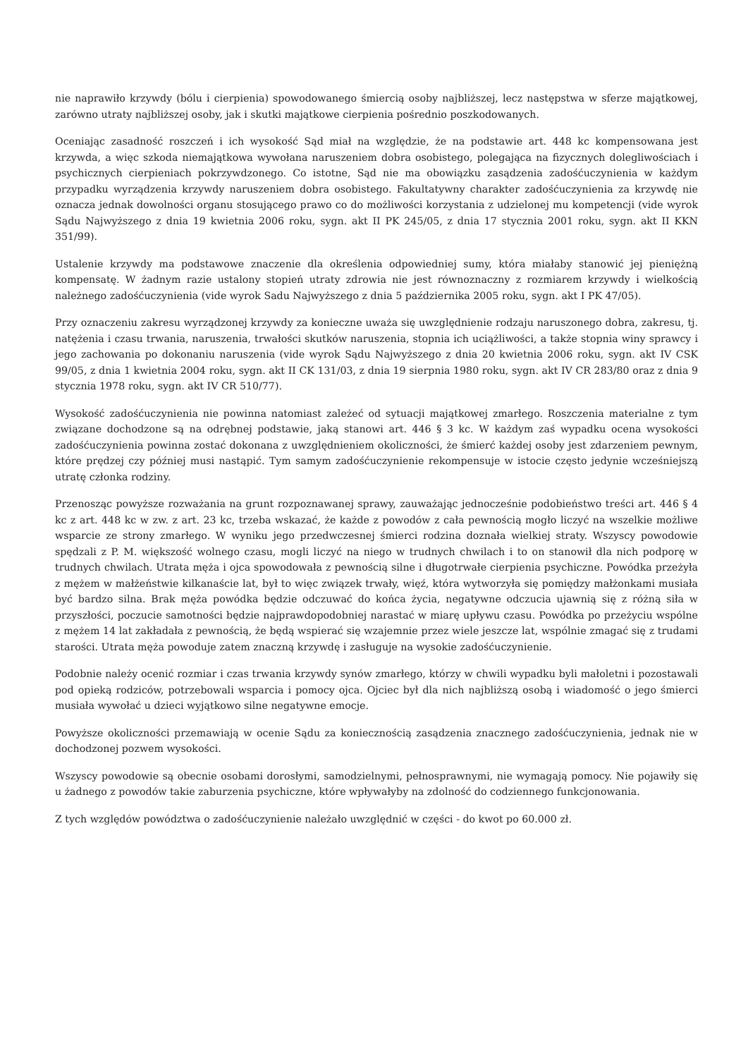nie naprawiło krzywdy (bólu i cierpienia) spowodowanego śmiercią osoby najbliższej, lecz następstwa w sferze majątkowej, zarówno utraty najbliższej osoby, jak i skutki majątkowe cierpienia pośrednio poszkodowanych.
Oceniając zasadność roszczeń i ich wysokość Sąd miał na względzie, że na podstawie art. 448 kc kompensowana jest krzywda, a więc szkoda niemajątkowa wywołana naruszeniem dobra osobistego, polegająca na fizycznych dolegliwościach i psychicznych cierpieniach pokrzywdzonego. Co istotne, Sąd nie ma obowiązku zasądzenia zadośćuczynienia w każdym przypadku wyrządzenia krzywdy naruszeniem dobra osobistego. Fakultatywny charakter zadośćuczynienia za krzywdę nie oznacza jednak dowolności organu stosującego prawo co do możliwości korzystania z udzielonej mu kompetencji (vide wyrok Sądu Najwyższego z dnia 19 kwietnia 2006 roku, sygn. akt II PK 245/05, z dnia 17 stycznia 2001 roku, sygn. akt II KKN 351/99).
Ustalenie krzywdy ma podstawowe znaczenie dla określenia odpowiedniej sumy, która miałaby stanowić jej pieniężną kompensatę. W żadnym razie ustalony stopień utraty zdrowia nie jest równoznaczny z rozmiarem krzywdy i wielkością należnego zadośćuczynienia (vide wyrok Sadu Najwyższego z dnia 5 października 2005 roku, sygn. akt I PK 47/05).
Przy oznaczeniu zakresu wyrządzonej krzywdy za konieczne uważa się uwzględnienie rodzaju naruszonego dobra, zakresu, tj. natężenia i czasu trwania, naruszenia, trwałości skutków naruszenia, stopnia ich uciążliwości, a także stopnia winy sprawcy i jego zachowania po dokonaniu naruszenia (vide wyrok Sądu Najwyższego z dnia 20 kwietnia 2006 roku, sygn. akt IV CSK 99/05, z dnia 1 kwietnia 2004 roku, sygn. akt II CK 131/03, z dnia 19 sierpnia 1980 roku, sygn. akt IV CR 283/80 oraz z dnia 9 stycznia 1978 roku, sygn. akt IV CR 510/77).
Wysokość zadośćuczynienia nie powinna natomiast zależeć od sytuacji majątkowej zmarłego. Roszczenia materialne z tym związane dochodzone są na odrębnej podstawie, jaką stanowi art. 446 § 3 kc. W każdym zaś wypadku ocena wysokości zadośćuczynienia powinna zostać dokonana z uwzględnieniem okoliczności, że śmierć każdej osoby jest zdarzeniem pewnym, które prędzej czy później musi nastąpić. Tym samym zadośćuczynienie rekompensuje w istocie często jedynie wcześniejszą utratę członka rodziny.
Przenosząc powyższe rozważania na grunt rozpoznawanej sprawy, zauważając jednocześnie podobieństwo treści art. 446 § 4 kc z art. 448 kc w zw. z art. 23 kc, trzeba wskazać, że każde z powodów z cała pewnością mogło liczyć na wszelkie możliwe wsparcie ze strony zmarłego. W wyniku jego przedwczesnej śmierci rodzina doznała wielkiej straty. Wszyscy powodowie spędzali z P. M. większość wolnego czasu, mogli liczyć na niego w trudnych chwilach i to on stanowił dla nich podporę w trudnych chwilach. Utrata męża i ojca spowodowała z pewnością silne i długotrwałe cierpienia psychiczne. Powódka przeżyła z mężem w małżeństwie kilkanaście lat, był to więc związek trwały, więź, która wytworzyła się pomiędzy małżonkami musiała być bardzo silna. Brak męża powódka będzie odczuwać do końca życia, negatywne odczucia ujawnią się z różną siła w przyszłości, poczucie samotności będzie najprawdopodobniej narastać w miarę upływu czasu. Powódka po przeżyciu wspólne z mężem 14 lat zakładała z pewnością, że będą wspierać się wzajemnie przez wiele jeszcze lat, wspólnie zmagać się z trudami starości. Utrata męża powoduje zatem znaczną krzywdę i zasługuje na wysokie zadośćuczynienie.
Podobnie należy ocenić rozmiar i czas trwania krzywdy synów zmarłego, którzy w chwili wypadku byli małoletni i pozostawali pod opieką rodziców, potrzebowali wsparcia i pomocy ojca. Ojciec był dla nich najbliższą osobą i wiadomość o jego śmierci musiała wywołać u dzieci wyjątkowo silne negatywne emocje.
Powyższe okoliczności przemawiają w ocenie Sądu za koniecznością zasądzenia znacznego zadośćuczynienia, jednak nie w dochodzonej pozwem wysokości.
Wszyscy powodowie są obecnie osobami dorosłymi, samodzielnymi, pełnosprawnymi, nie wymagają pomocy. Nie pojawiły się u żadnego z powodów takie zaburzenia psychiczne, które wpływałyby na zdolność do codziennego funkcjonowania.
Z tych względów powództwa o zadośćuczynienie należało uwzględnić w części - do kwot po 60.000 zł.